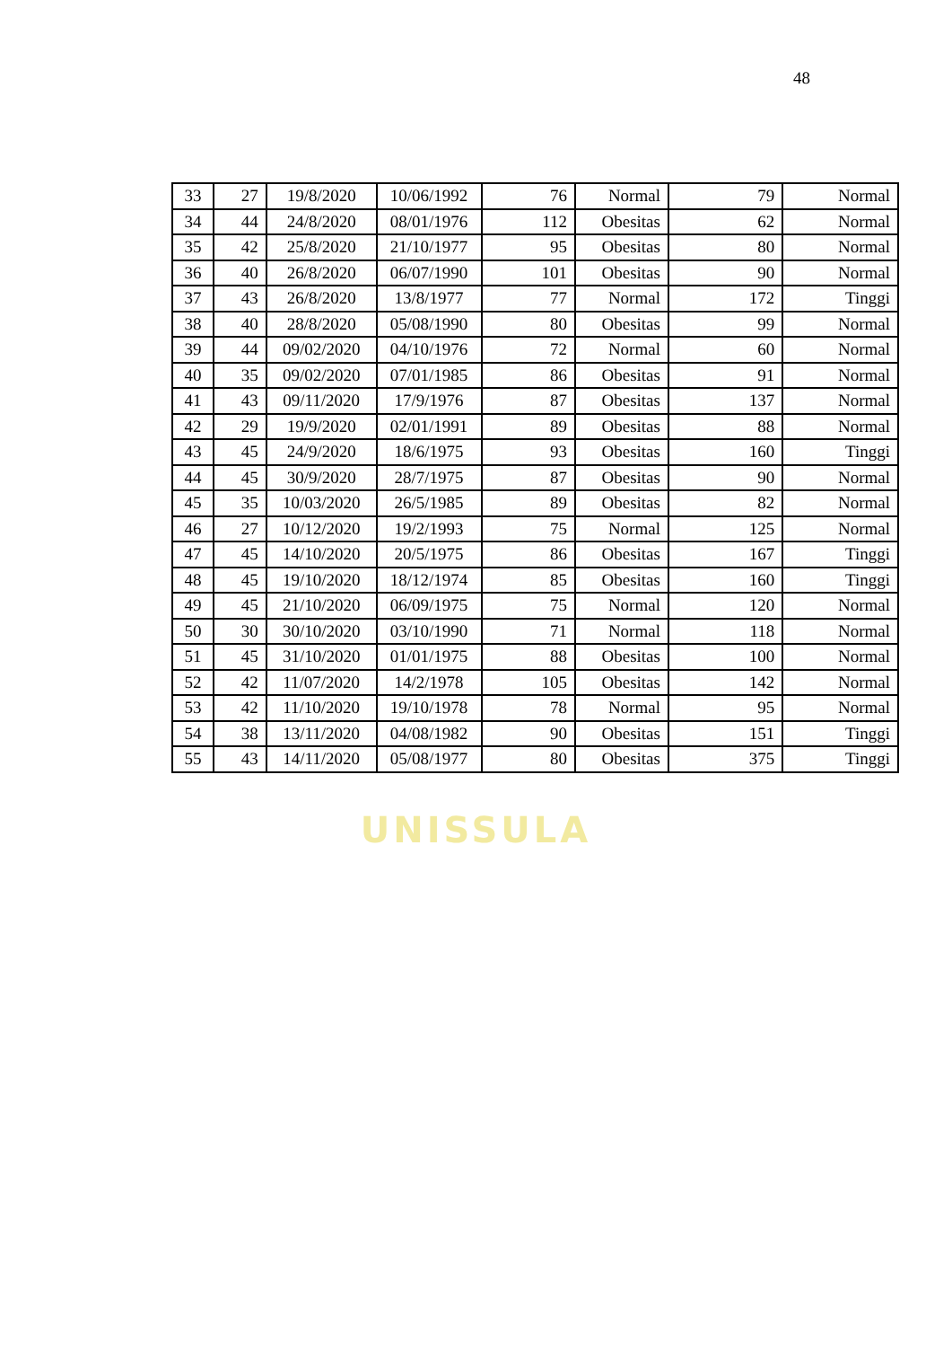48
| 33 | 27 | 19/8/2020 | 10/06/1992 | 76 | Normal | 79 | Normal |
| 34 | 44 | 24/8/2020 | 08/01/1976 | 112 | Obesitas | 62 | Normal |
| 35 | 42 | 25/8/2020 | 21/10/1977 | 95 | Obesitas | 80 | Normal |
| 36 | 40 | 26/8/2020 | 06/07/1990 | 101 | Obesitas | 90 | Normal |
| 37 | 43 | 26/8/2020 | 13/8/1977 | 77 | Normal | 172 | Tinggi |
| 38 | 40 | 28/8/2020 | 05/08/1990 | 80 | Obesitas | 99 | Normal |
| 39 | 44 | 09/02/2020 | 04/10/1976 | 72 | Normal | 60 | Normal |
| 40 | 35 | 09/02/2020 | 07/01/1985 | 86 | Obesitas | 91 | Normal |
| 41 | 43 | 09/11/2020 | 17/9/1976 | 87 | Obesitas | 137 | Normal |
| 42 | 29 | 19/9/2020 | 02/01/1991 | 89 | Obesitas | 88 | Normal |
| 43 | 45 | 24/9/2020 | 18/6/1975 | 93 | Obesitas | 160 | Tinggi |
| 44 | 45 | 30/9/2020 | 28/7/1975 | 87 | Obesitas | 90 | Normal |
| 45 | 35 | 10/03/2020 | 26/5/1985 | 89 | Obesitas | 82 | Normal |
| 46 | 27 | 10/12/2020 | 19/2/1993 | 75 | Normal | 125 | Normal |
| 47 | 45 | 14/10/2020 | 20/5/1975 | 86 | Obesitas | 167 | Tinggi |
| 48 | 45 | 19/10/2020 | 18/12/1974 | 85 | Obesitas | 160 | Tinggi |
| 49 | 45 | 21/10/2020 | 06/09/1975 | 75 | Normal | 120 | Normal |
| 50 | 30 | 30/10/2020 | 03/10/1990 | 71 | Normal | 118 | Normal |
| 51 | 45 | 31/10/2020 | 01/01/1975 | 88 | Obesitas | 100 | Normal |
| 52 | 42 | 11/07/2020 | 14/2/1978 | 105 | Obesitas | 142 | Normal |
| 53 | 42 | 11/10/2020 | 19/10/1978 | 78 | Normal | 95 | Normal |
| 54 | 38 | 13/11/2020 | 04/08/1982 | 90 | Obesitas | 151 | Tinggi |
| 55 | 43 | 14/11/2020 | 05/08/1977 | 80 | Obesitas | 375 | Tinggi |
UNISSULA